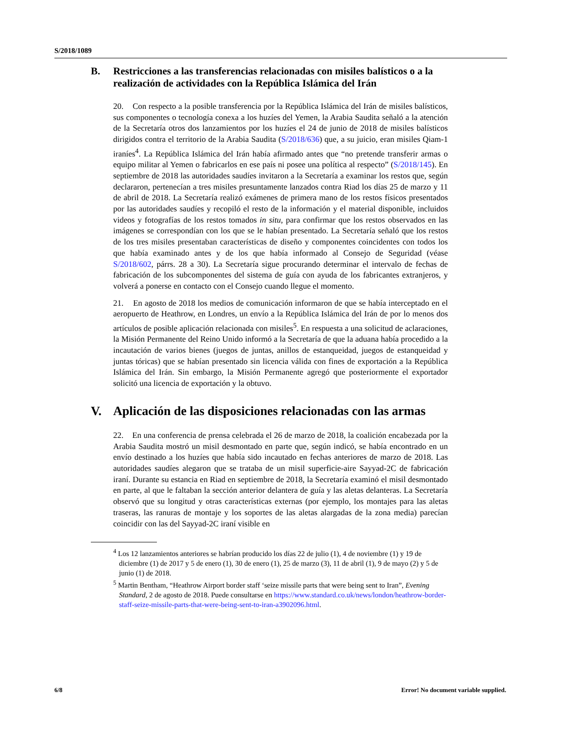S/2018/1089
B. Restricciones a las transferencias relacionadas con misiles balísticos o a la realización de actividades con la República Islámica del Irán
20. Con respecto a la posible transferencia por la República Islámica del Irán de misiles balísticos, sus componentes o tecnología conexa a los huzíes del Yemen, la Arabia Saudita señaló a la atención de la Secretaría otros dos lanzamientos por los huzíes el 24 de junio de 2018 de misiles balísticos dirigidos contra el territorio de la Arabia Saudita (S/2018/636) que, a su juicio, eran misiles Qiam-1 iraníes<sup>4</sup>. La República Islámica del Irán había afirmado antes que “no pretende transferir armas o equipo militar al Yemen o fabricarlos en ese país ni posee una política al respecto” (S/2018/145). En septiembre de 2018 las autoridades saudíes invitaron a la Secretaría a examinar los restos que, según declararon, pertenecían a tres misiles presuntamente lanzados contra Riad los días 25 de marzo y 11 de abril de 2018. La Secretaría realizó exámenes de primera mano de los restos físicos presentados por las autoridades saudíes y recopiló el resto de la información y el material disponible, incluidos videos y fotografías de los restos tomados in situ, para confirmar que los restos observados en las imágenes se correspondían con los que se le habían presentado. La Secretaría señaló que los restos de los tres misiles presentaban características de diseño y componentes coincidentes con todos los que había examinado antes y de los que había informado al Consejo de Seguridad (véase S/2018/602, párrs. 28 a 30). La Secretaría sigue procurando determinar el intervalo de fechas de fabricación de los subcomponentes del sistema de guía con ayuda de los fabricantes extranjeros, y volverá a ponerse en contacto con el Consejo cuando llegue el momento.
21. En agosto de 2018 los medios de comunicación informaron de que se había interceptado en el aeropuerto de Heathrow, en Londres, un envío a la República Islámica del Irán de por lo menos dos artículos de posible aplicación relacionada con misiles<sup>5</sup>. En respuesta a una solicitud de aclaraciones, la Misión Permanente del Reino Unido informó a la Secretaría de que la aduana había procedido a la incautación de varios bienes (juegos de juntas, anillos de estanqueidad, juegos de estanqueidad y juntas tóricas) que se habían presentado sin licencia válida con fines de exportación a la República Islámica del Irán. Sin embargo, la Misión Permanente agregó que posteriormente el exportador solicitó una licencia de exportación y la obtuvo.
V. Aplicación de las disposiciones relacionadas con las armas
22. En una conferencia de prensa celebrada el 26 de marzo de 2018, la coalición encabezada por la Arabia Saudita mostró un misil desmontado en parte que, según indicó, se había encontrado en un envío destinado a los huzíes que había sido incautado en fechas anteriores de marzo de 2018. Las autoridades saudíes alegaron que se trataba de un misil superficie-aire Sayyad-2C de fabricación iraní. Durante su estancia en Riad en septiembre de 2018, la Secretaría examinó el misil desmontado en parte, al que le faltaban la sección anterior delantera de guía y las aletas delanteras. La Secretaría observó que su longitud y otras características externas (por ejemplo, los montajes para las aletas traseras, las ranuras de montaje y los soportes de las aletas alargadas de la zona media) parecían coincidir con las del Sayyad-2C iraní visible en
<sup>4</sup> Los 12 lanzamientos anteriores se habrían producido los días 22 de julio (1), 4 de noviembre (1) y 19 de diciembre (1) de 2017 y 5 de enero (1), 30 de enero (1), 25 de marzo (3), 11 de abril (1), 9 de mayo (2) y 5 de junio (1) de 2018.
<sup>5</sup> Martin Bentham, “Heathrow Airport border staff ‘seize missile parts that were being sent to Iran”, Evening Standard, 2 de agosto de 2018. Puede consultarse en https://www.standard.co.uk/news/london/heathrow-border-staff-seize-missile-parts-that-were-being-sent-to-iran-a3902096.html.
6/8 Error! No document variable supplied.